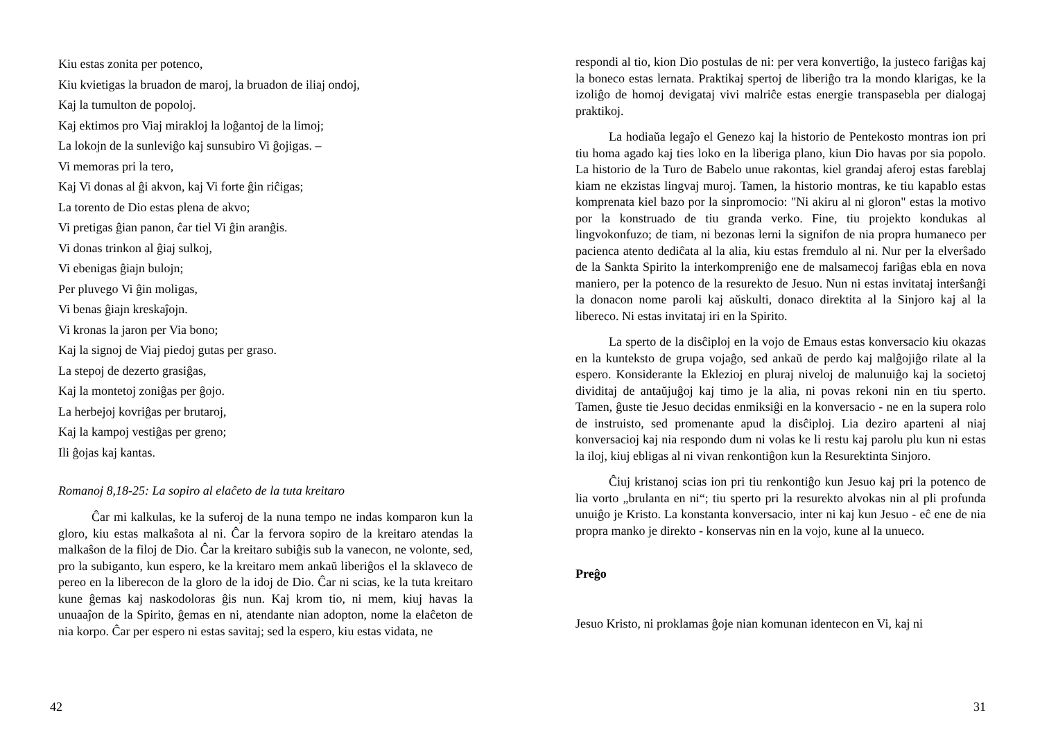Kiu estas zonita per potenco,
Kiu kvietigas la bruadon de maroj, la bruadon de iliaj ondoj,
Kaj la tumulton de popoloj.
Kaj ektimos pro Viaj mirakloj la loĝantoj de la limoj;
La lokojn de la sunleviĝo kaj sunsubiro Vi ĝojigas. –
Vi memoras pri la tero,
Kaj Vi donas al ĝi akvon, kaj Vi forte ĝin riĉigas;
La torento de Dio estas plena de akvo;
Vi pretigas ĝian panon, ĉar tiel Vi ĝin aranĝis.
Vi donas trinkon al ĝiaj sulkoj,
Vi ebenigas ĝiajn bulojn;
Per pluvego Vi ĝin moligas,
Vi benas ĝiajn kreskaĵojn.
Vi kronas la jaron per Via bono;
Kaj la signoj de Viaj piedoj gutas per graso.
La stepoj de dezerto grasiĝas,
Kaj la montetoj zoniĝas per ĝojo.
La herbejoj kovriĝas per brutaroj,
Kaj la kampoj vestiĝas per greno;
Ili ĝojas kaj kantas.
Romanoj 8,18-25: La sopiro al elaĉeto de la tuta kreitaro
Ĉar mi kalkulas, ke la suferoj de la nuna tempo ne indas komparon kun la gloro, kiu estas malkaŝota al ni. Ĉar la fervora sopiro de la kreitaro atendas la malkaŝon de la filoj de Dio. Ĉar la kreitaro subiĝis sub la vanecon, ne volonte, sed, pro la subiganto, kun espero, ke la kreitaro mem ankaŭ liberiĝos el la sklaveco de pereo en la liberecon de la gloro de la idoj de Dio. Ĉar ni scias, ke la tuta kreitaro kune ĝemas kaj naskodoloras ĝis nun. Kaj krom tio, ni mem, kiuj havas la unuaaĵon de la Spirito, ĝemas en ni, atendante nian adopton, nome la elaĉeton de nia korpo. Ĉar per espero ni estas savitaj; sed la espero, kiu estas vidata, ne
42
respondi al tio, kion Dio postulas de ni: per vera konvertiĝo, la justeco fariĝas kaj la boneco estas lernata. Praktikaj spertoj de liberiĝo tra la mondo klarigas, ke la izoliĝo de homoj devigataj vivi malriĉe estas energie transpasebla per dialogaj praktikoj.
La hodiaŭa legaĵo el Genezo kaj la historio de Pentekosto montras ion pri tiu homa agado kaj ties loko en la liberiga plano, kiun Dio havas por sia popolo. La historio de la Turo de Babelo unue rakontas, kiel grandaj aferoj estas fareblaj kiam ne ekzistas lingvaj muroj. Tamen, la historio montras, ke tiu kapablo estas komprenata kiel bazo por la sinpromocio: "Ni akiru al ni gloron" estas la motivo por la konstruado de tiu granda verko. Fine, tiu projekto kondukas al lingvokonfuzo; de tiam, ni bezonas lerni la signifon de nia propra humaneco per pacienca atento dediĉata al la alia, kiu estas fremdulo al ni. Nur per la elverŝado de la Sankta Spirito la interkompreniĝo ene de malsamecoj fariĝas ebla en nova maniero, per la potenco de la resurekto de Jesuo. Nun ni estas invitataj interŝanĝi la donacon nome paroli kaj aŭskulti, donaco direktita al la Sinjoro kaj al la libereco. Ni estas invitataj iri en la Spirito.
La sperto de la disĉiploj en la vojo de Emaus estas konversacio kiu okazas en la kunteksto de grupa vojaĝo, sed ankaŭ de perdo kaj malĝojiĝo rilate al la espero. Konsiderante la Eklezioj en pluraj niveloj de malunuiĝo kaj la societoj dividitaj de antaŭjuĝoj kaj timo je la alia, ni povas rekoni nin en tiu sperto. Tamen, ĝuste tie Jesuo decidas enmiksiĝi en la konversacio - ne en la supera rolo de instruisto, sed promenante apud la disĉiploj. Lia deziro aparteni al niaj konversacioj kaj nia respondo dum ni volas ke li restu kaj parolu plu kun ni estas la iloj, kiuj ebligas al ni vivan renkontiĝon kun la Resurektinta Sinjoro.
Ĉiuj kristanoj scias ion pri tiu renkontiĝo kun Jesuo kaj pri la potenco de lia vorto „brulanta en ni“; tiu sperto pri la resurekto alvokas nin al pli profunda unuiĝo je Kristo. La konstanta konversacio, inter ni kaj kun Jesuo - eĉ ene de nia propra manko je direkto - konservas nin en la vojo, kune al la unueco.
Preĝo
Jesuo Kristo, ni proklamas ĝoje nian komunan identecon en Vi, kaj ni
31